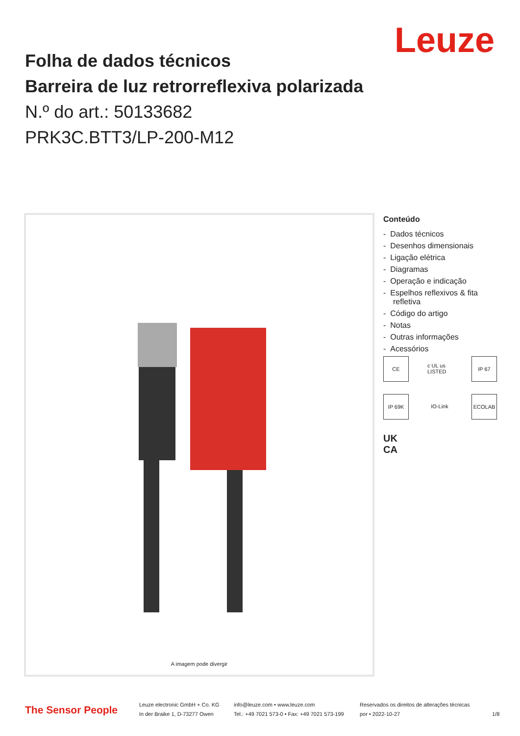Leuze
Folha de dados técnicos
Barreira de luz retrorreflexiva polarizada
N.º do art.: 50133682
PRK3C.BTT3/LP-200-M12
A imagem pode divergir
Conteúdo
- Dados técnicos
- Desenhos dimensionais
- Ligação elétrica
- Diagramas
- Operação e indicação
- Espelhos reflexivos & fita refletiva
- Código do artigo
- Notas
- Outras informações
- Acessórios
CE c UL us LISTED IP 67 IP 69K IO-Link ECOLAB UK CA
The Sensor People
Leuze electronic GmbH + Co. KG
In der Braike 1, D-73277 Owen
info@leuze.com • www.leuze.com
Tel.: +49 7021 573-0 • Fax: +49 7021 573-199
Reservados os direitos de alterações técnicas
por • 2022-10-27
1/8